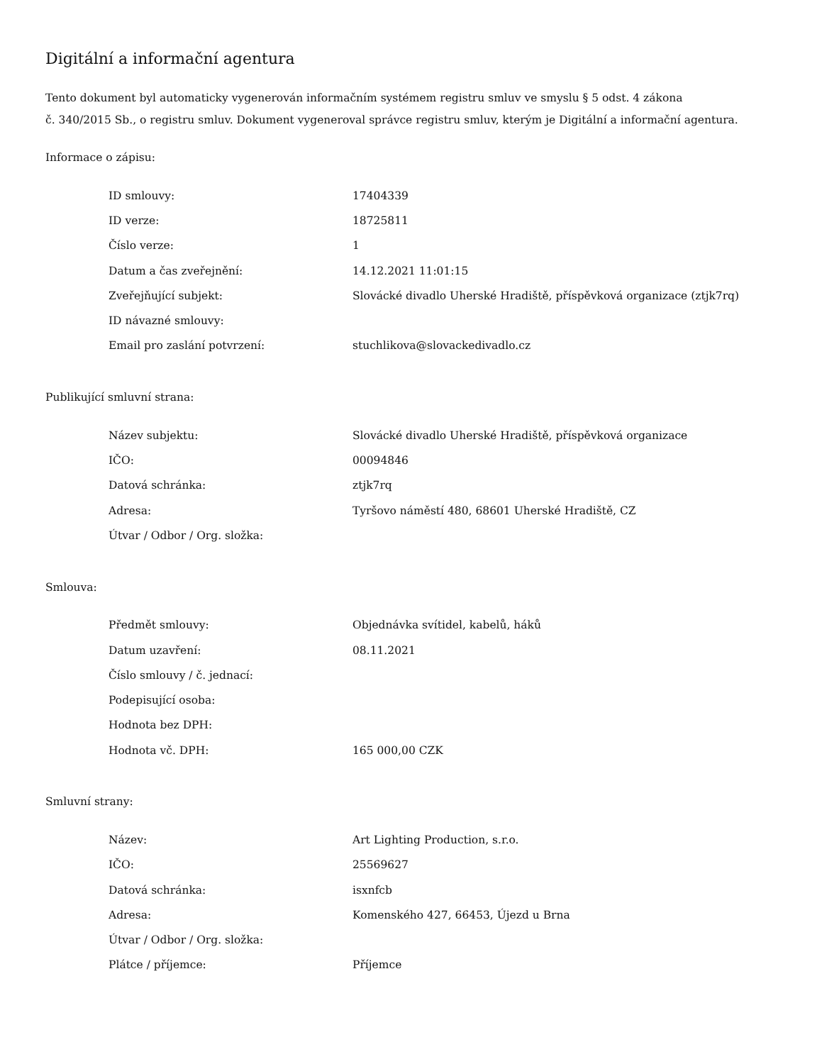Digitální a informační agentura
Tento dokument byl automaticky vygenerován informačním systémem registru smluv ve smyslu § 5 odst. 4 zákona
č. 340/2015 Sb., o registru smluv. Dokument vygeneroval správce registru smluv, kterým je Digitální a informační agentura.
Informace o zápisu:
| ID smlouvy: | 17404339 |
| ID verze: | 18725811 |
| Číslo verze: | 1 |
| Datum a čas zveřejnění: | 14.12.2021 11:01:15 |
| Zveřejňující subjekt: | Slovácké divadlo Uherské Hradiště, příspěvková organizace (ztjk7rq) |
| ID návazné smlouvy: | |
| Email pro zaslání potvrzení: | stuchlikova@slovackedivadlo.cz |
Publikující smluvní strana:
| Název subjektu: | Slovácké divadlo Uherské Hradiště, příspěvková organizace |
| IČO: | 00094846 |
| Datová schránka: | ztjk7rq |
| Adresa: | Tyršovo náměstí 480, 68601 Uherské Hradiště, CZ |
| Útvar / Odbor / Org. složka: | |
Smlouva:
| Předmět smlouvy: | Objednávka svítidel, kabelů, háků |
| Datum uzavření: | 08.11.2021 |
| Číslo smlouvy / č. jednací: | |
| Podepisující osoba: | |
| Hodnota bez DPH: | |
| Hodnota vč. DPH: | 165 000,00 CZK |
Smluvní strany:
| Název: | Art Lighting Production, s.r.o. |
| IČO: | 25569627 |
| Datová schránka: | isxnfcb |
| Adresa: | Komenského 427, 66453, Újezd u Brna |
| Útvar / Odbor / Org. složka: | |
| Plátce / příjemce: | Příjemce |